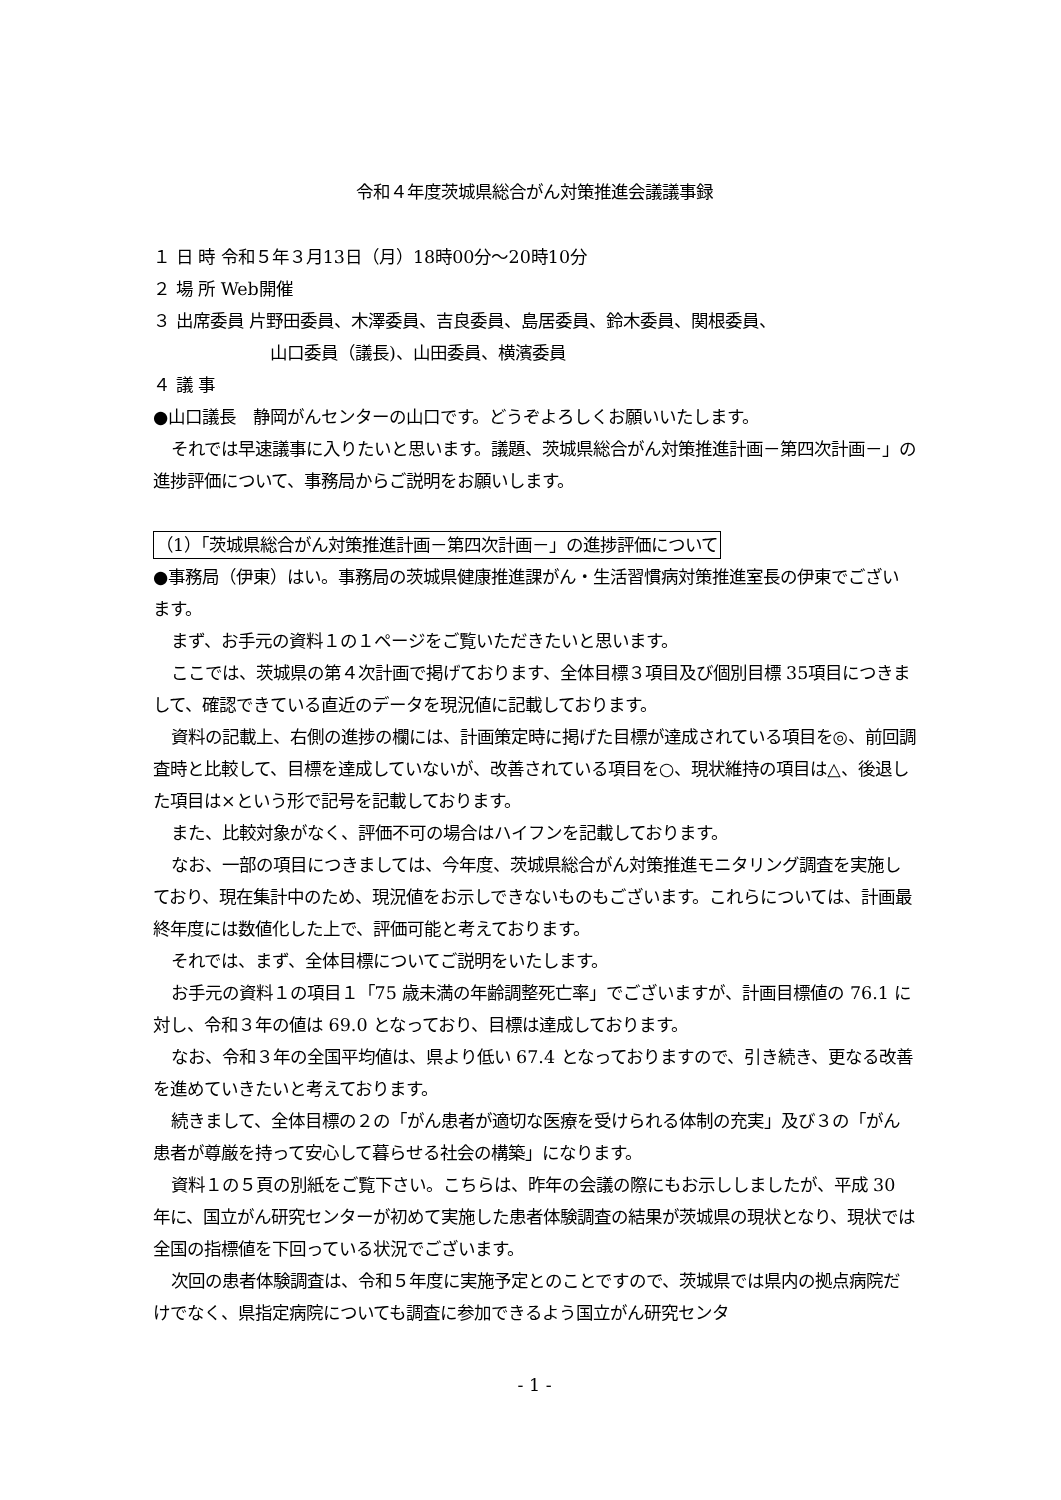令和４年度茨城県総合がん対策推進会議議事録
１ 日 時 令和５年３月13日（月）18時00分～20時10分
２ 場 所 Web開催
３ 出席委員 片野田委員、木澤委員、吉良委員、島居委員、鈴木委員、関根委員、
山口委員（議長)、山田委員、横濱委員
４ 議 事
●山口議長　静岡がんセンターの山口です。どうぞよろしくお願いいたします。
それでは早速議事に入りたいと思います。議題、茨城県総合がん対策推進計画－第四次計画－」の進捗評価について、事務局からご説明をお願いします。
（1）「茨城県総合がん対策推進計画－第四次計画－」の進捗評価について
●事務局（伊東）はい。事務局の茨城県健康推進課がん・生活習慣病対策推進室長の伊東でございます。
まず、お手元の資料１の１ページをご覧いただきたいと思います。
ここでは、茨城県の第４次計画で掲げております、全体目標３項目及び個別目標 35項目につきまして、確認できている直近のデータを現況値に記載しております。
資料の記載上、右側の進捗の欄には、計画策定時に掲げた目標が達成されている項目を◎、前回調査時と比較して、目標を達成していないが、改善されている項目を○、現状維持の項目は△、後退した項目は×という形で記号を記載しております。
また、比較対象がなく、評価不可の場合はハイフンを記載しております。
なお、一部の項目につきましては、今年度、茨城県総合がん対策推進モニタリング調査を実施しており、現在集計中のため、現況値をお示しできないものもございます。これらについては、計画最終年度には数値化した上で、評価可能と考えております。
それでは、まず、全体目標についてご説明をいたします。
お手元の資料１の項目１「75 歳未満の年齢調整死亡率」でございますが、計画目標値の 76.1 に対し、令和３年の値は 69.0 となっており、目標は達成しております。
なお、令和３年の全国平均値は、県より低い 67.4 となっておりますので、引き続き、更なる改善を進めていきたいと考えております。
続きまして、全体目標の２の「がん患者が適切な医療を受けられる体制の充実」及び３の「がん患者が尊厳を持って安心して暮らせる社会の構築」になります。
資料１の５頁の別紙をご覧下さい。こちらは、昨年の会議の際にもお示ししましたが、平成 30 年に、国立がん研究センターが初めて実施した患者体験調査の結果が茨城県の現状となり、現状では全国の指標値を下回っている状況でございます。
次回の患者体験調査は、令和５年度に実施予定とのことですので、茨城県では県内の拠点病院だけでなく、県指定病院についても調査に参加できるよう国立がん研究センタ
- 1 -